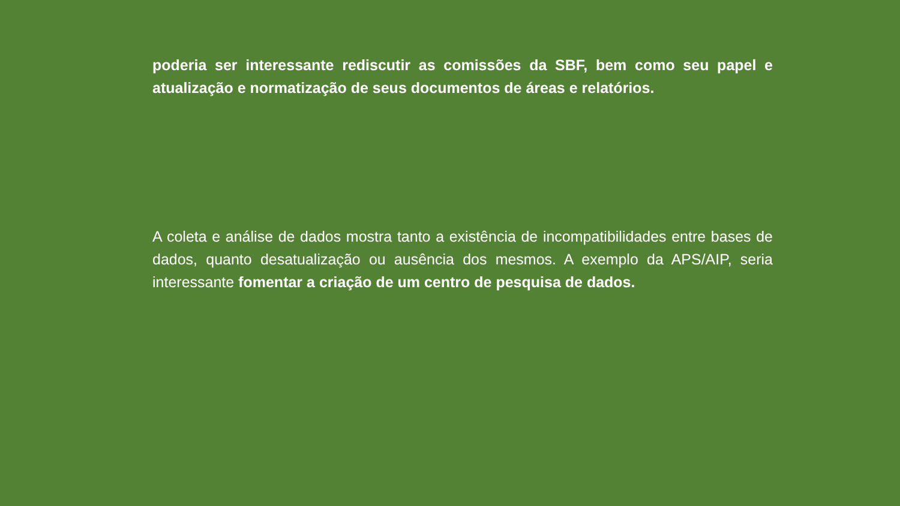poderia ser interessante rediscutir as comissões da SBF, bem como seu papel e atualização e normatização de seus documentos de áreas e relatórios.
A coleta e análise de dados mostra tanto a existência de incompatibilidades entre bases de dados, quanto desatualização ou ausência dos mesmos. A exemplo da APS/AIP, seria interessante fomentar a criação de um centro de pesquisa de dados.